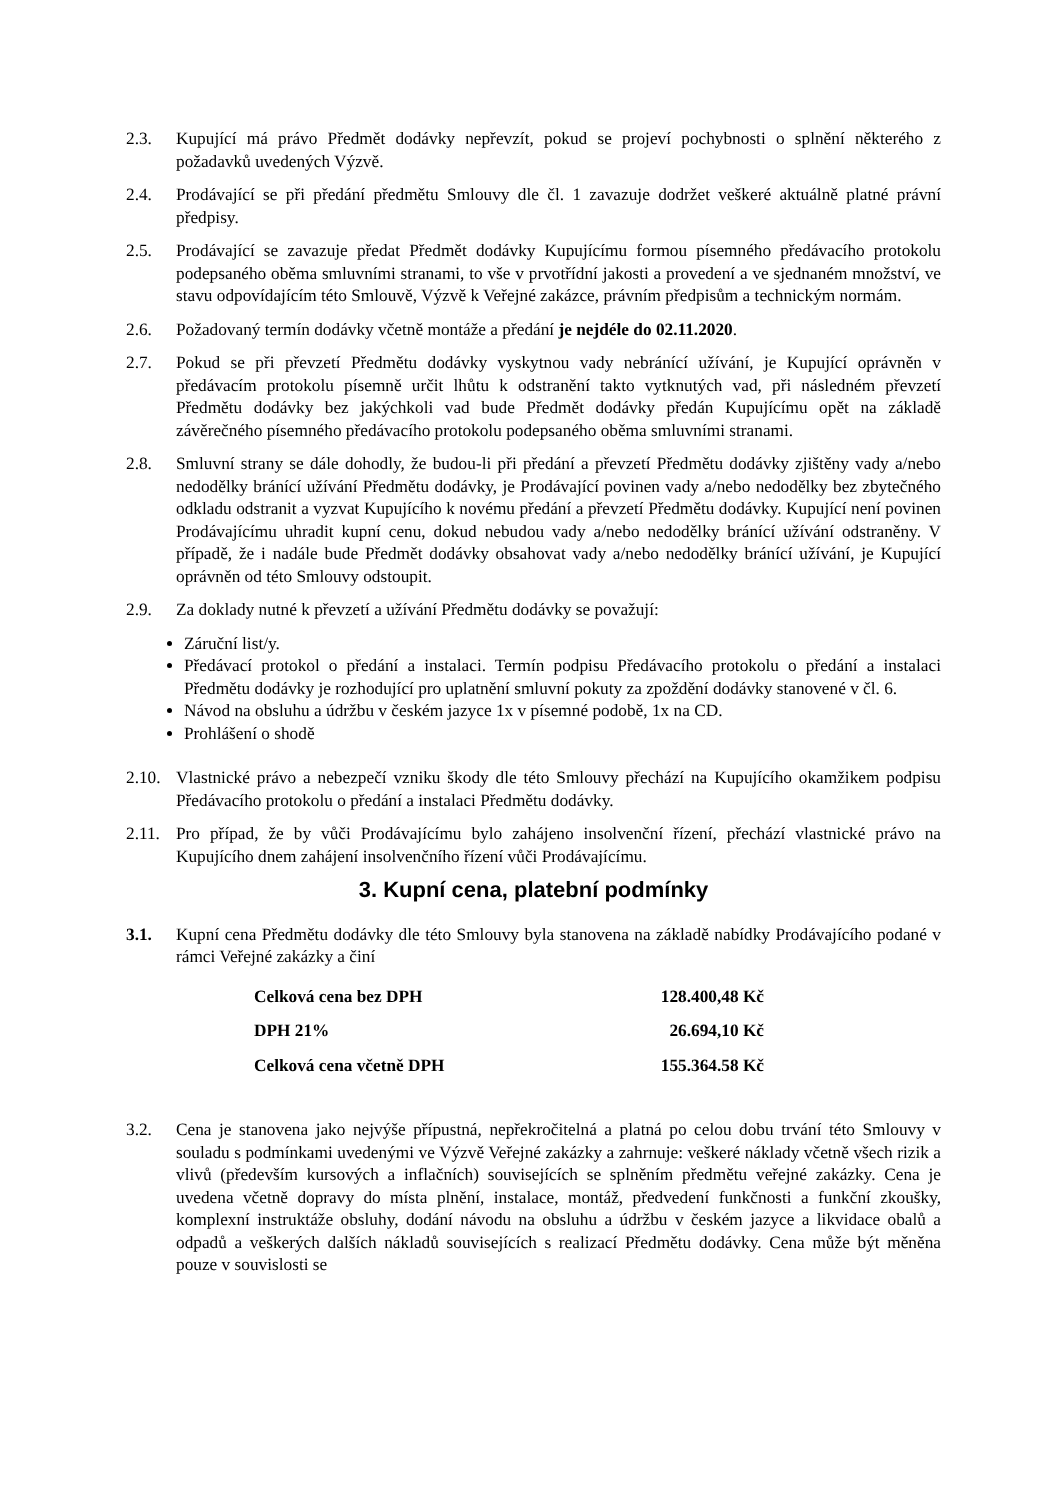2.3. Kupující má právo Předmět dodávky nepřevzít, pokud se projeví pochybnosti o splnění některého z požadavků uvedených Výzvě.
2.4. Prodávající se při předání předmětu Smlouvy dle čl. 1 zavazuje dodržet veškeré aktuálně platné právní předpisy.
2.5. Prodávající se zavazuje předat Předmět dodávky Kupujícímu formou písemného předávacího protokolu podepsaného oběma smluvními stranami, to vše v prvotřídní jakosti a provedení a ve sjednaném množství, ve stavu odpovídajícím této Smlouvě, Výzvě k Veřejné zakázce, právním předpisům a technickým normám.
2.6. Požadovaný termín dodávky včetně montáže a předání je nejdéle do 02.11.2020.
2.7. Pokud se při převzetí Předmětu dodávky vyskytnou vady nebránící užívání, je Kupující oprávněn v předávacím protokolu písemně určit lhůtu k odstranění takto vytknutých vad, při následném převzetí Předmětu dodávky bez jakýchkoli vad bude Předmět dodávky předán Kupujícímu opět na základě závěrečného písemného předávacího protokolu podepsaného oběma smluvními stranami.
2.8. Smluvní strany se dále dohodly, že budou-li při předání a převzetí Předmětu dodávky zjištěny vady a/nebo nedodělky bránící užívání Předmětu dodávky, je Prodávající povinen vady a/nebo nedodělky bez zbytečného odkladu odstranit a vyzvat Kupujícího k novému předání a převzetí Předmětu dodávky. Kupující není povinen Prodávajícímu uhradit kupní cenu, dokud nebudou vady a/nebo nedodělky bránící užívání odstraněny. V případě, že i nadále bude Předmět dodávky obsahovat vady a/nebo nedodělky bránící užívání, je Kupující oprávněn od této Smlouvy odstoupit.
2.9. Za doklady nutné k převzetí a užívání Předmětu dodávky se považují:
Záruční list/y.
Předávací protokol o předání a instalaci. Termín podpisu Předávacího protokolu o předání a instalaci Předmětu dodávky je rozhodující pro uplatnění smluvní pokuty za zpoždění dodávky stanovené v čl. 6.
Návod na obsluhu a údržbu v českém jazyce 1x v písemné podobě, 1x na CD.
Prohlášení o shodě
2.10.
Vlastnické právo a nebezpečí vzniku škody dle této Smlouvy přechází na Kupujícího okamžikem podpisu Předávacího protokolu o předání a instalaci Předmětu dodávky.
2.11.
Pro případ, že by vůči Prodávajícímu bylo zahájeno insolvenční řízení, přechází vlastnické právo na Kupujícího dnem zahájení insolvenčního řízení vůči Prodávajícímu.
3. Kupní cena, platební podmínky
3.1. Kupní cena Předmětu dodávky dle této Smlouvy byla stanovena na základě nabídky Prodávajícího podané v rámci Veřejné zakázky a činí
| Celková cena bez DPH | 128.400,48 Kč |
| DPH 21% | 26.694,10 Kč |
| Celková cena včetně DPH | 155.364.58 Kč |
3.2. Cena je stanovena jako nejvýše přípustná, nepřekročitelná a platná po celou dobu trvání této Smlouvy v souladu s podmínkami uvedenými ve Výzvě Veřejné zakázky a zahrnuje: veškeré náklady včetně všech rizik a vlivů (především kursových a inflačních) souvisejících se splněním předmětu veřejné zakázky. Cena je uvedena včetně dopravy do místa plnění, instalace, montáž, předvedení funkčnosti a funkční zkoušky, komplexní instruktáže obsluhy, dodání návodu na obsluhu a údržbu v českém jazyce a likvidace obalů a odpadů a veškerých dalších nákladů souvisejících s realizací Předmětu dodávky. Cena může být měněna pouze v souvislosti se